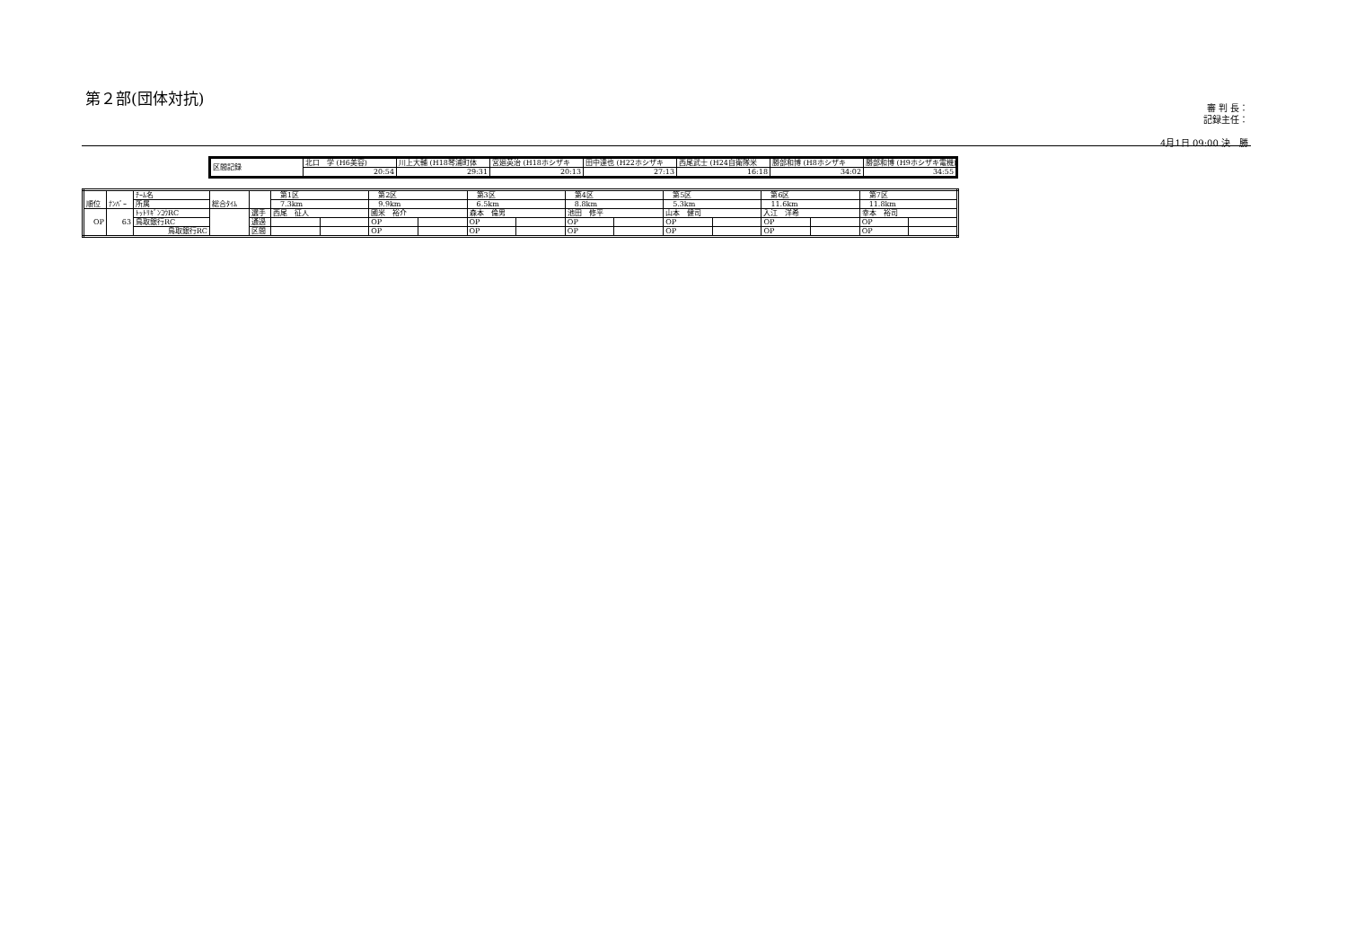第２部(団体対抗)
審 判 長：
記録主任：
4月1日 09:00 決　勝
| 区間記録 | 北口 学 (H6美容) | 川上大輔 (H18琴浦町体 | 宮廻英治 (H18ホシザキ | 田中達也 (H22ホシザキ | 西尾武士 (H24自衛隊米 | 勝部和博 (H8ホシザキ | 勝部和博 (H9ホシザキ電機) |
| | 20:54 | 29:31 | 20:13 | 27:13 | 16:18 | 34:02 | 34:55 |
| 順位 | ﾅﾝﾊﾞｰ | ﾁｰﾑ名 | 総合ﾀｲﾑ | | 第1区 | | 第2区 | | 第3区 | | 第4区 | | 第5区 | | 第6区 | | 第7区 | |
| | | 所属 | | | 7.3km | | 9.9km | | 6.5km | | 8.8km | | 5.3km | | 11.6km | | 11.8km | |
| OP | 63 | ﾄｯﾄﾘｷﾞﾝｺｳRC | | 選手 | 西尾 征人 | | 國米 裕介 | | 森本 倫男 | | 池田 修平 | | 山本 健司 | | 入江 洋希 | | 幸本 裕司 | |
| | | 鳥取銀行RC | | 通過 | | | OP | | OP | | OP | | OP | | OP | | OP | |
| | | 鳥取銀行RC | | 区間 | | | OP | | OP | | OP | | OP | | OP | | OP | |